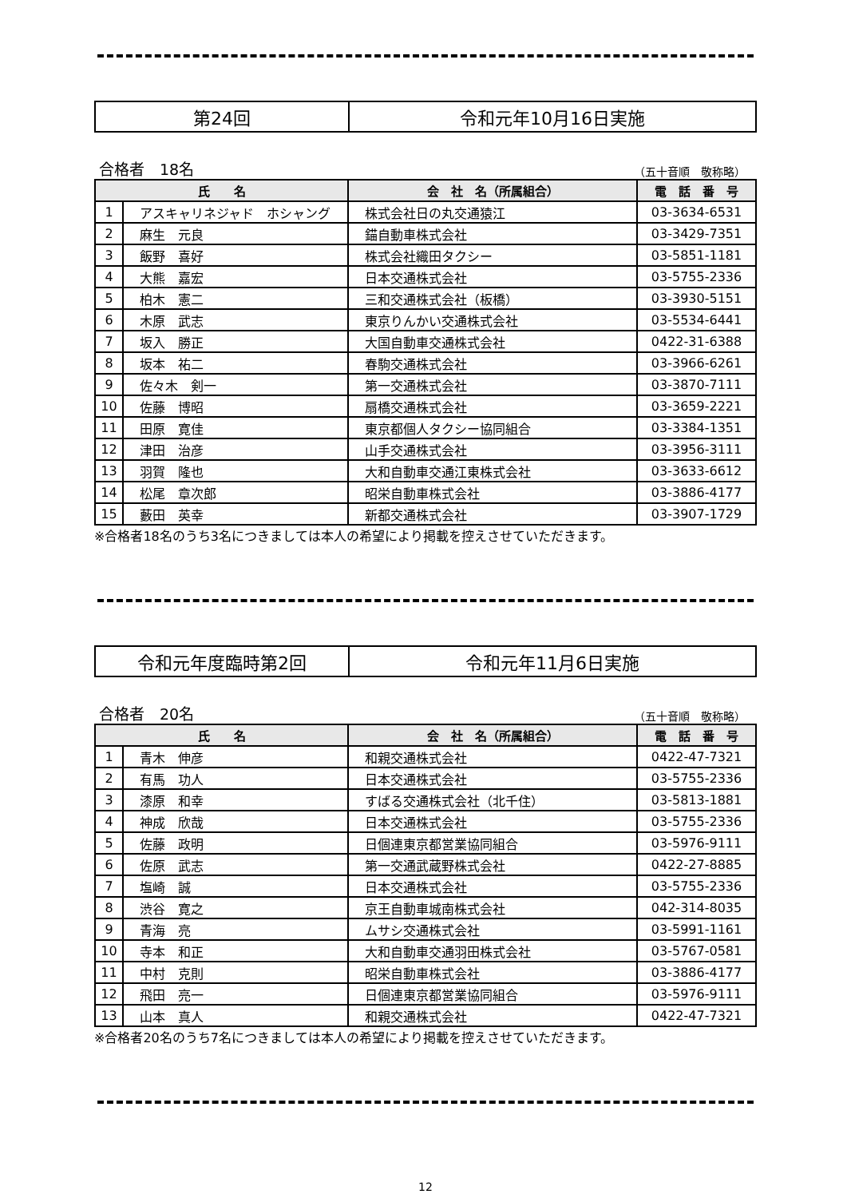第24回 令和元年10月16日実施
合格者　18名 （五十音順　敬称略）
| 氏 名 | | 会 社 名（所属組合） | 電 話 番 号 |
| --- | --- | --- | --- |
| 1 | アスキャリネジャド ホシャング | 株式会社日の丸交通猿江 | 03-3634-6531 |
| 2 | 麻生 元良 | 錨自動車株式会社 | 03-3429-7351 |
| 3 | 飯野 喜好 | 株式会社織田タクシー | 03-5851-1181 |
| 4 | 大熊 嘉宏 | 日本交通株式会社 | 03-5755-2336 |
| 5 | 柏木 憲二 | 三和交通株式会社（板橋） | 03-3930-5151 |
| 6 | 木原 武志 | 東京りんかい交通株式会社 | 03-5534-6441 |
| 7 | 坂入 勝正 | 大国自動車交通株式会社 | 0422-31-6388 |
| 8 | 坂本 祐二 | 春駒交通株式会社 | 03-3966-6261 |
| 9 | 佐々木 剣一 | 第一交通株式会社 | 03-3870-7111 |
| 10 | 佐藤 博昭 | 扇橋交通株式会社 | 03-3659-2221 |
| 11 | 田原 寛佳 | 東京都個人タクシー協同組合 | 03-3384-1351 |
| 12 | 津田 治彦 | 山手交通株式会社 | 03-3956-3111 |
| 13 | 羽賀 隆也 | 大和自動車交通江東株式会社 | 03-3633-6612 |
| 14 | 松尾 章次郎 | 昭栄自動車株式会社 | 03-3886-4177 |
| 15 | 藪田 英幸 | 新都交通株式会社 | 03-3907-1729 |
※合格者18名のうち3名につきましては本人の希望により掲載を控えさせていただきます。
令和元年度臨時第2回 令和元年11月6日実施
合格者　20名 （五十音順　敬称略）
| 氏 名 | | 会 社 名（所属組合） | 電 話 番 号 |
| --- | --- | --- | --- |
| 1 | 青木 伸彦 | 和親交通株式会社 | 0422-47-7321 |
| 2 | 有馬 功人 | 日本交通株式会社 | 03-5755-2336 |
| 3 | 漆原 和幸 | すばる交通株式会社（北千住） | 03-5813-1881 |
| 4 | 神成 欣哉 | 日本交通株式会社 | 03-5755-2336 |
| 5 | 佐藤 政明 | 日個連東京都営業協同組合 | 03-5976-9111 |
| 6 | 佐原 武志 | 第一交通武蔵野株式会社 | 0422-27-8885 |
| 7 | 塩崎 誠 | 日本交通株式会社 | 03-5755-2336 |
| 8 | 渋谷 寛之 | 京王自動車城南株式会社 | 042-314-8035 |
| 9 | 青海 亮 | ムサシ交通株式会社 | 03-5991-1161 |
| 10 | 寺本 和正 | 大和自動車交通羽田株式会社 | 03-5767-0581 |
| 11 | 中村 克則 | 昭栄自動車株式会社 | 03-3886-4177 |
| 12 | 飛田 亮一 | 日個連東京都営業協同組合 | 03-5976-9111 |
| 13 | 山本 真人 | 和親交通株式会社 | 0422-47-7321 |
※合格者20名のうち7名につきましては本人の希望により掲載を控えさせていただきます。
12